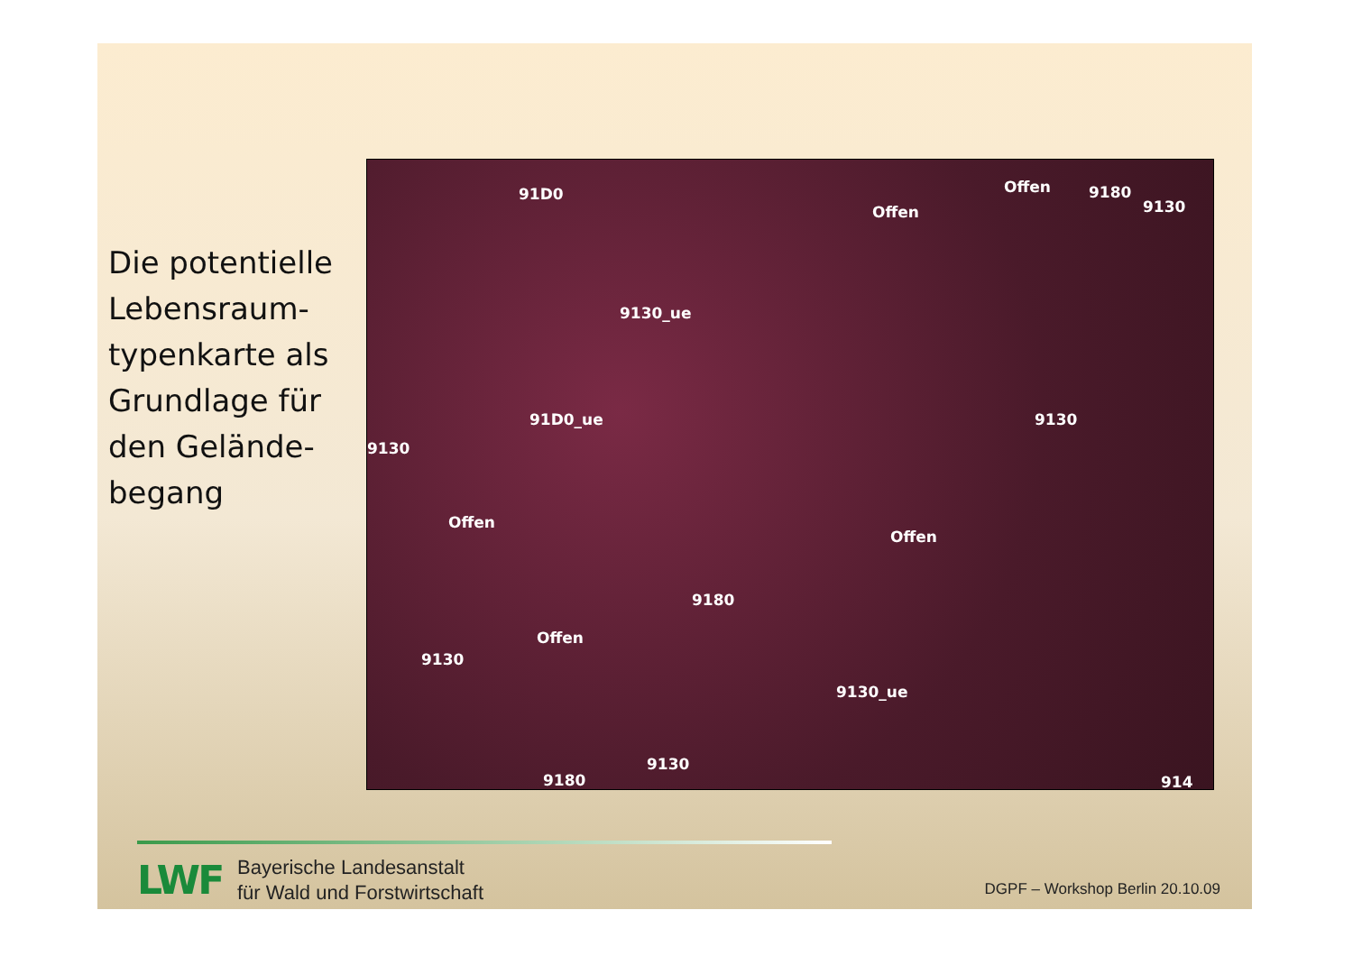Die potentielle Lebensraum-typenkarte als Grundlage für den Gelände-begang
91D0
Offen
Offen 9180
9130
9130_ue
91D0_ue 9130
9130
Offen
Offen
9180
Offen
9130
9130_ue
9180
9130
914
LWF
Bayerische Landesanstalt
für Wald und Forstwirtschaft
DGPF – Workshop Berlin 20.10.09